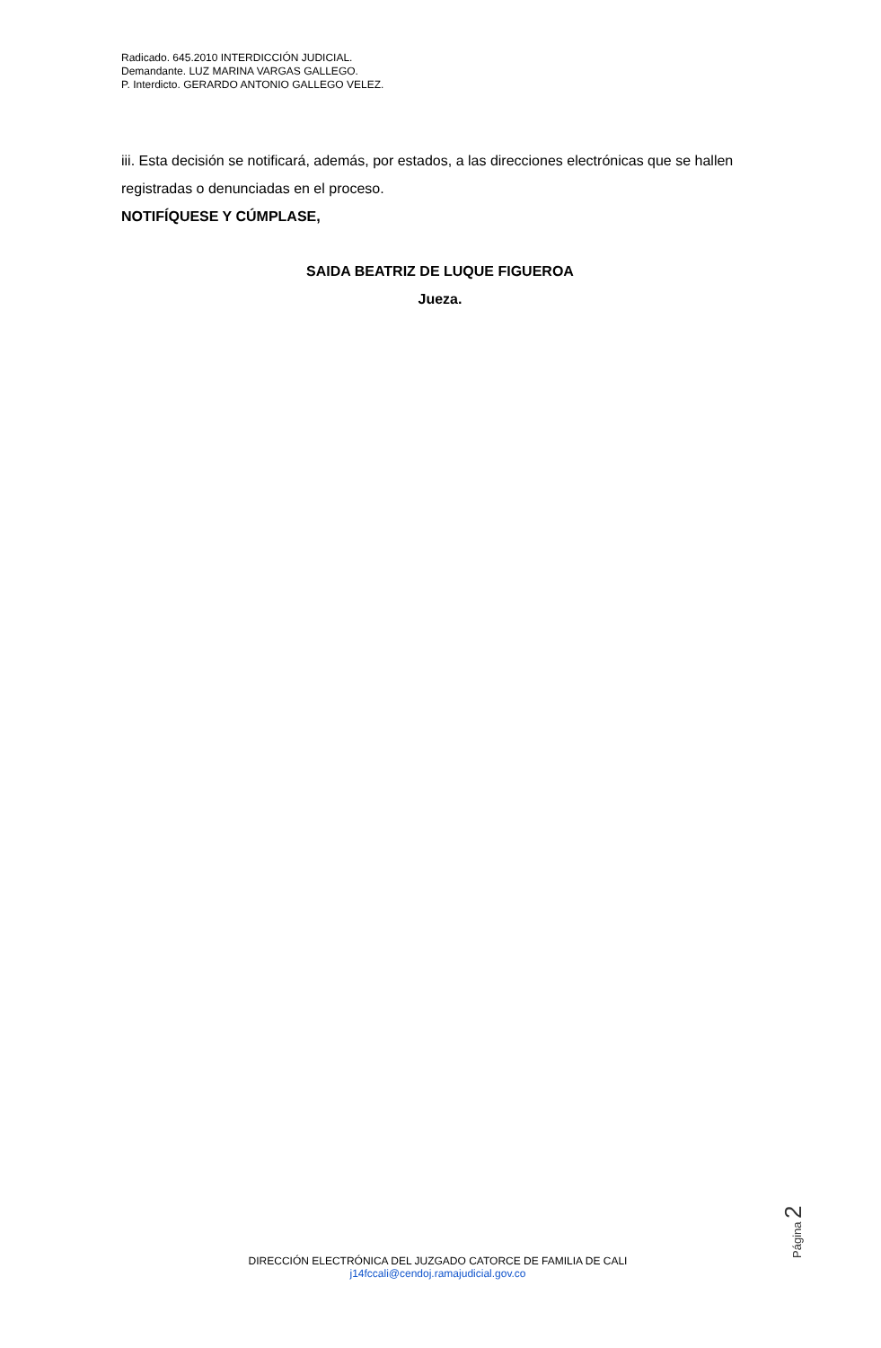Radicado. 645.2010 INTERDICCIÓN JUDICIAL.
Demandante. LUZ MARINA VARGAS GALLEGO.
P. Interdicto. GERARDO ANTONIO GALLEGO VELEZ.
iii. Esta decisión se notificará, además, por estados, a las direcciones electrónicas que se hallen registradas o denunciadas en el proceso.
NOTIFÍQUESE Y CÚMPLASE,
SAIDA BEATRIZ DE LUQUE FIGUEROA
Jueza.
Página 2
DIRECCIÓN ELECTRÓNICA DEL JUZGADO CATORCE DE FAMILIA DE CALI
j14fccali@cendoj.ramajudicial.gov.co